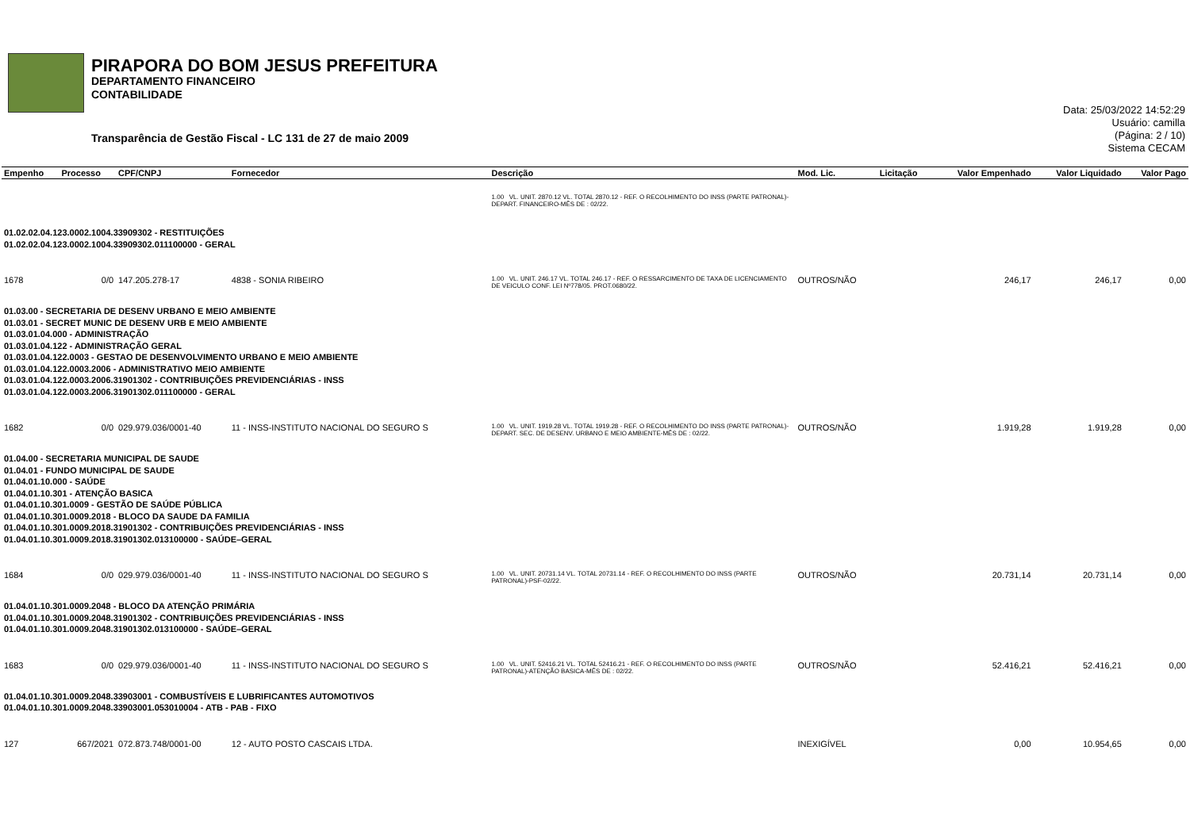PIRAPORA DO BOM JESUS PREFEITURA
DEPARTAMENTO FINANCEIRO
CONTABILIDADE
Transparência de Gestão Fiscal - LC 131 de 27 de maio 2009
Data: 25/03/2022 14:52:29
Usuário: camilla
(Página: 2 / 10)
Sistema CECAM
| Empenho | Processo | CPF/CNPJ | Fornecedor | Descrição | Mod. Lic. | Licitação | Valor Empenhado | Valor Liquidado | Valor Pago |
| --- | --- | --- | --- | --- | --- | --- | --- | --- | --- |
| | | | | 1.00 VL. UNIT. 2870.12 VL. TOTAL 2870.12 - REF. O RECOLHIMENTO DO INSS (PARTE PATRONAL)-DEPART. FINANCEIRO-MÊS DE : 02/22. | | | | | |
| 01.02.02.04.123.0002.1004.33909302 - RESTITUIÇÕES 01.02.02.04.123.0002.1004.33909302.011100000 - GERAL | | | | | | | | | |
| 1678 | 0/0 | 147.205.278-17 | 4838 - SONIA RIBEIRO | 1.00 VL. UNIT. 246.17 VL. TOTAL 246.17 - REF. O RESSARCIMENTO DE TAXA DE LICENCIAMENTO DE VEICULO CONF. LEI Nº778/05. PROT.0680/22. | OUTROS/NÃO | | 246,17 | 246,17 | 0,00 |
| 01.03.00 - SECRETARIA DE DESENV URBANO E MEIO AMBIENTE 01.03.01 - SECRET MUNIC DE DESENV URB E MEIO AMBIENTE 01.03.01.04.000 - ADMINISTRAÇÃO 01.03.01.04.122 - ADMINISTRAÇÃO GERAL 01.03.01.04.122.0003 - GESTAO DE DESENVOLVIMENTO URBANO E MEIO AMBIENTE 01.03.01.04.122.0003.2006 - ADMINISTRATIVO MEIO AMBIENTE 01.03.01.04.122.0003.2006.31901302 - CONTRIBUIÇÕES PREVIDENCIÁRIAS - INSS 01.03.01.04.122.0003.2006.31901302.011100000 - GERAL | | | | | | | | | |
| 1682 | 0/0 | 029.979.036/0001-40 | 11 - INSS-INSTITUTO NACIONAL DO SEGURO S | 1.00 VL. UNIT. 1919.28 VL. TOTAL 1919.28 - REF. O RECOLHIMENTO DO INSS (PARTE PATRONAL)-DEPART. SEC. DE DESENV. URBANO E MEIO AMBIENTE-MÊS DE : 02/22. | OUTROS/NÃO | | 1.919,28 | 1.919,28 | 0,00 |
| 01.04.00 - SECRETARIA MUNICIPAL DE SAUDE 01.04.01 - FUNDO MUNICIPAL DE SAUDE 01.04.01.10.000 - SAÚDE 01.04.01.10.301 - ATENÇÃO BASICA 01.04.01.10.301.0009 - GESTÃO DE SAÚDE PÚBLICA 01.04.01.10.301.0009.2018 - BLOCO DA SAUDE DA FAMILIA 01.04.01.10.301.0009.2018.31901302 - CONTRIBUIÇÕES PREVIDENCIÁRIAS - INSS 01.04.01.10.301.0009.2018.31901302.013100000 - SAÚDE–GERAL | | | | | | | | | |
| 1684 | 0/0 | 029.979.036/0001-40 | 11 - INSS-INSTITUTO NACIONAL DO SEGURO S | 1.00 VL. UNIT. 20731.14 VL. TOTAL 20731.14 - REF. O RECOLHIMENTO DO INSS (PARTE PATRONAL)-PSF-02/22. | OUTROS/NÃO | | 20.731,14 | 20.731,14 | 0,00 |
| 01.04.01.10.301.0009.2048 - BLOCO DA ATENÇÃO PRIMÁRIA 01.04.01.10.301.0009.2048.31901302 - CONTRIBUIÇÕES PREVIDENCIÁRIAS - INSS 01.04.01.10.301.0009.2048.31901302.013100000 - SAÚDE–GERAL | | | | | | | | | |
| 1683 | 0/0 | 029.979.036/0001-40 | 11 - INSS-INSTITUTO NACIONAL DO SEGURO S | 1.00 VL. UNIT. 52416.21 VL. TOTAL 52416.21 - REF. O RECOLHIMENTO DO INSS (PARTE PATRONAL)-ATENÇÃO BASICA-MÊS DE : 02/22. | OUTROS/NÃO | | 52.416,21 | 52.416,21 | 0,00 |
| 01.04.01.10.301.0009.2048.33903001 - COMBUSTÍVEIS E LUBRIFICANTES AUTOMOTIVOS 01.04.01.10.301.0009.2048.33903001.053010004 - ATB - PAB - FIXO | | | | | | | | | |
| 127 | 667/2021 | 072.873.748/0001-00 | 12 - AUTO POSTO CASCAIS LTDA. | | INEXIGÍVEL | | 0,00 | 10.954,65 | 0,00 |